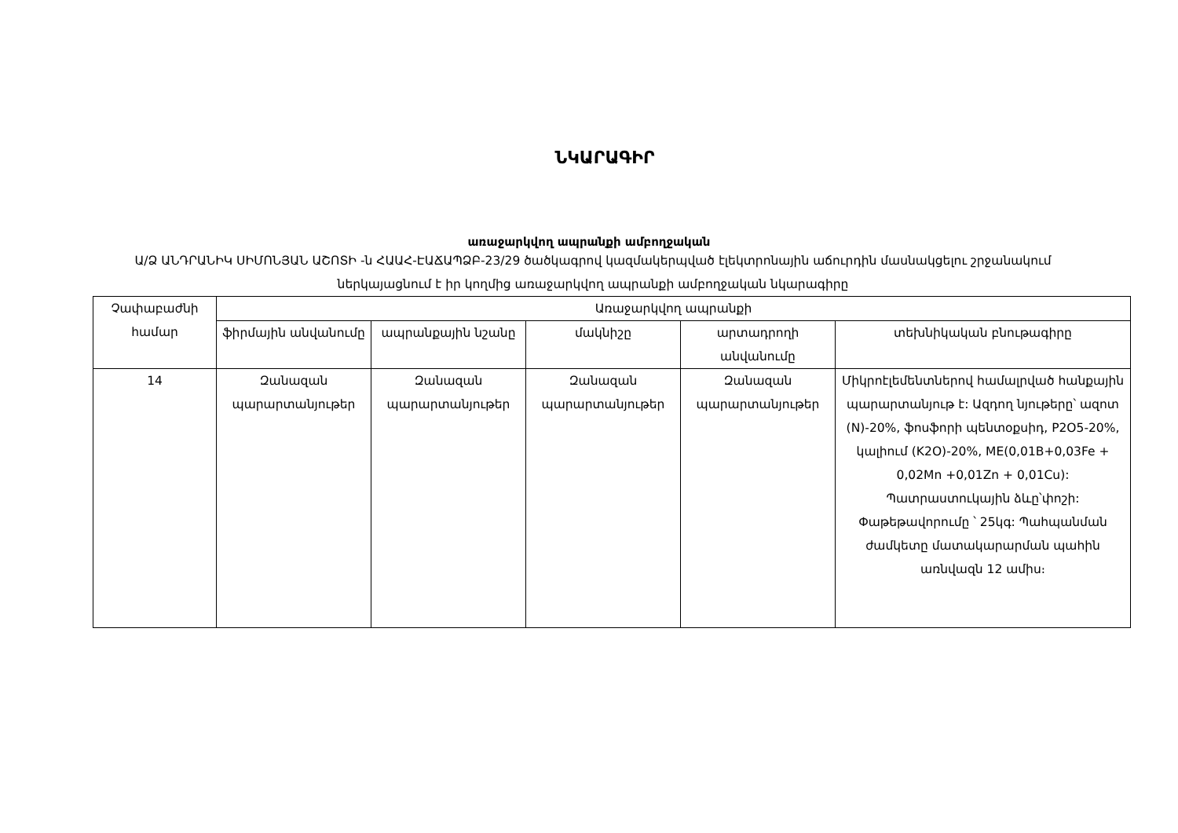ՆԿԱՐԱԳԻՐ
առաջարկվող ապրանքի ամբողջական
Ա/Ձ ԱՆԴՐԱՆԻԿ ՍԻՄՈՆՅԱՆ ԱՇՈՏԻ -ն ՀԱԱՀ-ԷԱՃԱՊՁԲ-23/29 ծածկագրով կազմակերպված էլեկտրոնային աճուրդին մասնակցելու շրջանակում ներկայացնում է իր կողմից առաջարկվող ապրանքի ամբողջական նկարագիրը
| Չափաբաժնի համար | Առաջարկվող ապրանքի | | | | |
| --- | --- | --- | --- | --- | --- |
| | ֆիրմային անվանումը | ապրանքային նշանը | մակնիշը | արտադրողի անվանումը | տեխնիկական բնութագիրը |
| 14 | Զանազան պարարտանյութեր | Զանազան պարարտանյութեր | Զանազան պարարտանյութեր | Զանազան պարարտանյութեր | Միկրոէլեմենտներով համալրված հանքային պարարտանյութ է: Ազդող նյութերը՝ ազոտ (N)-20%, ֆոսֆորի պենտօքսիդ, P2O5-20%, կալիում (K2O)-20%, ME(0,01B+0,03Fe + 0,02Mn +0,01Zn + 0,01Cu): Պատրաստուկային ձևը՝փոշի: Փաթեթավորումը ՝ 25կգ: Պահպանման ժամկետը մատակարարման պահին առնվազն 12 ամիս։ |